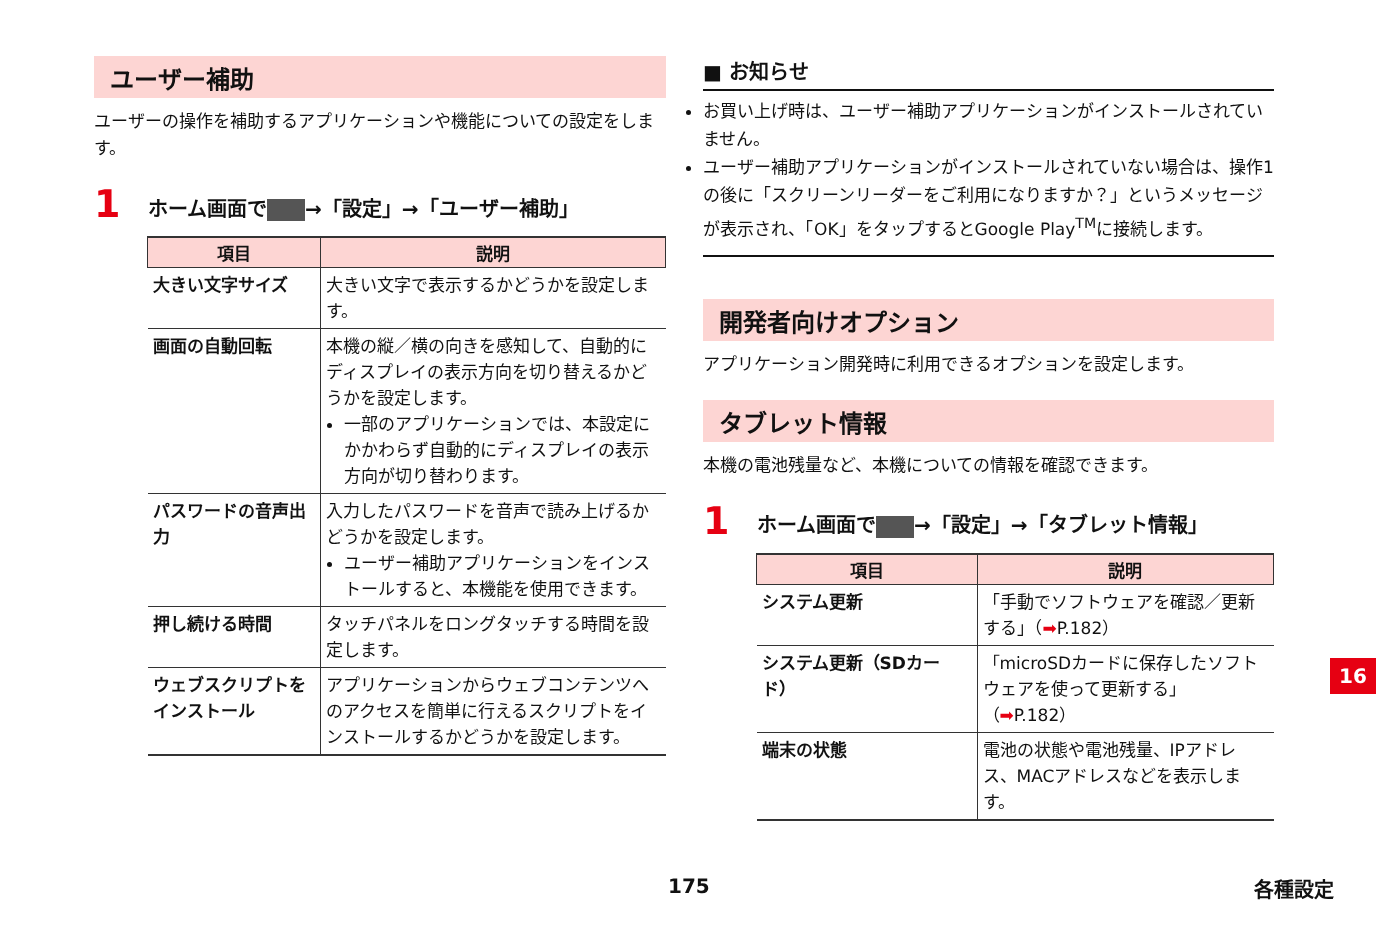ユーザー補助
ユーザーの操作を補助するアプリケーションや機能についての設定をします。
1 ホーム画面で →「設定」→「ユーザー補助」
| 項目 | 説明 |
| --- | --- |
| 大きい文字サイズ | 大きい文字で表示するかどうかを設定します。 |
| 画面の自動回転 | 本機の縦／横の向きを感知して、自動的にディスプレイの表示方向を切り替えるかどうかを設定します。 一部のアプリケーションでは、本設定にかかわらず自動的にディスプレイの表示方向が切り替わります。 |
| パスワードの音声出力 | 入力したパスワードを音声で読み上げるかどうかを設定します。 ユーザー補助アプリケーションをインストールすると、本機能を使用できます。 |
| 押し続ける時間 | タッチパネルをロングタッチする時間を設定します。 |
| ウェブスクリプトをインストール | アプリケーションからウェブコンテンツへのアクセスを簡単に行えるスクリプトをインストールするかどうかを設定します。 |
■ お知らせ
お買い上げ時は、ユーザー補助アプリケーションがインストールされていません。
ユーザー補助アプリケーションがインストールされていない場合は、操作1の後に「スクリーンリーダーをご利用になりますか？」というメッセージが表示され、「OK」をタップするとGoogle Play<sup>TM</sup>に接続します。
開発者向けオプション
アプリケーション開発時に利用できるオプションを設定します。
タブレット情報
本機の電池残量など、本機についての情報を確認できます。
1 ホーム画面で →「設定」→「タブレット情報」
| 項目 | 説明 |
| --- | --- |
| システム更新 | 「手動でソフトウェアを確認／更新する」（ ➡ P.182） |
| システム更新（SDカード） | 「microSDカードに保存したソフトウェアを使って更新する」（ ➡ P.182） |
| 端末の状態 | 電池の状態や電池残量、IPアドレス、MACアドレスなどを表示します。 |
16
175 各種設定